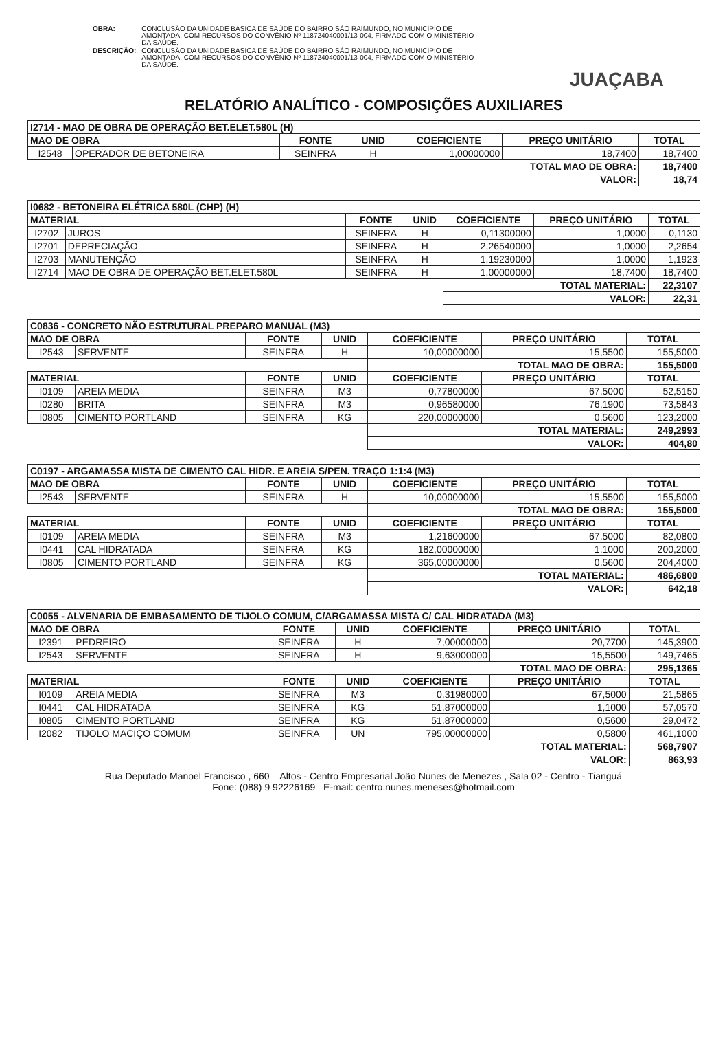JUAÇABA
| OBRA: | CONCLUSÃO DA UNIDADE BÁSICA DE SAÚDE DO BAIRRO SÃO RAIMUNDO, NO MUNICÍPIO DE AMONTADA, COM RECURSOS DO CONVÊNIO Nº 118724040001/13-004, FIRMADO COM O MINISTÉRIO DA SAÚDE. |
| DESCRIÇÃO: | CONCLUSÃO DA UNIDADE BÁSICA DE SAÚDE DO BAIRRO SÃO RAIMUNDO, NO MUNICÍPIO DE AMONTADA, COM RECURSOS DO CONVÊNIO Nº 118724040001/13-004, FIRMADO COM O MINISTÉRIO DA SAÚDE. |
RELATÓRIO ANALÍTICO - COMPOSIÇÕES AUXILIARES
| I2714 - MAO DE OBRA DE OPERAÇÃO BET.ELET.580L (H) | | | | | | |
| --- | --- | --- | --- | --- | --- | --- |
| MAO DE OBRA | | FONTE | UNID | COEFICIENTE | PREÇO UNITÁRIO | TOTAL |
| I2548 | OPERADOR DE BETONEIRA | SEINFRA | H | 1,00000000 | 18,7400 | 18,7400 |
| | | | | TOTAL MAO DE OBRA: | | 18,7400 |
| | | | | VALOR: | | 18,74 |
| I0682 - BETONEIRA ELÉTRICA 580L (CHP) (H) | | | | | | |
| --- | --- | --- | --- | --- | --- | --- |
| MATERIAL | | FONTE | UNID | COEFICIENTE | PREÇO UNITÁRIO | TOTAL |
| I2702 | JUROS | SEINFRA | H | 0,11300000 | 1,0000 | 0,1130 |
| I2701 | DEPRECIAÇÃO | SEINFRA | H | 2,26540000 | 1,0000 | 2,2654 |
| I2703 | MANUTENÇÃO | SEINFRA | H | 1,19230000 | 1,0000 | 1,1923 |
| I2714 | MAO DE OBRA DE OPERAÇÃO BET.ELET.580L | SEINFRA | H | 1,00000000 | 18,7400 | 18,7400 |
| | | | | TOTAL MATERIAL: | | 22,3107 |
| | | | | VALOR: | | 22,31 |
| C0836 - CONCRETO NÃO ESTRUTURAL PREPARO MANUAL (M3) | | | | | | |
| --- | --- | --- | --- | --- | --- | --- |
| MAO DE OBRA | | FONTE | UNID | COEFICIENTE | PREÇO UNITÁRIO | TOTAL |
| I2543 | SERVENTE | SEINFRA | H | 10,00000000 | 15,5500 | 155,5000 |
| | | | | TOTAL MAO DE OBRA: | | 155,5000 |
| MATERIAL | | FONTE | UNID | COEFICIENTE | PREÇO UNITÁRIO | TOTAL |
| I0109 | AREIA MEDIA | SEINFRA | M3 | 0,77800000 | 67,5000 | 52,5150 |
| I0280 | BRITA | SEINFRA | M3 | 0,96580000 | 76,1900 | 73,5843 |
| I0805 | CIMENTO PORTLAND | SEINFRA | KG | 220,00000000 | 0,5600 | 123,2000 |
| | | | | TOTAL MATERIAL: | | 249,2993 |
| | | | | VALOR: | | 404,80 |
| C0197 - ARGAMASSA MISTA DE CIMENTO CAL HIDR. E AREIA S/PEN. TRAÇO 1:1:4 (M3) | | | | | | |
| --- | --- | --- | --- | --- | --- | --- |
| MAO DE OBRA | | FONTE | UNID | COEFICIENTE | PREÇO UNITÁRIO | TOTAL |
| I2543 | SERVENTE | SEINFRA | H | 10,00000000 | 15,5500 | 155,5000 |
| | | | | TOTAL MAO DE OBRA: | | 155,5000 |
| MATERIAL | | FONTE | UNID | COEFICIENTE | PREÇO UNITÁRIO | TOTAL |
| I0109 | AREIA MEDIA | SEINFRA | M3 | 1,21600000 | 67,5000 | 82,0800 |
| I0441 | CAL HIDRATADA | SEINFRA | KG | 182,00000000 | 1,1000 | 200,2000 |
| I0805 | CIMENTO PORTLAND | SEINFRA | KG | 365,00000000 | 0,5600 | 204,4000 |
| | | | | TOTAL MATERIAL: | | 486,6800 |
| | | | | VALOR: | | 642,18 |
| C0055 - ALVENARIA DE EMBASAMENTO DE TIJOLO COMUM, C/ARGAMASSA MISTA C/ CAL HIDRATADA (M3) | | | | | | |
| --- | --- | --- | --- | --- | --- | --- |
| MAO DE OBRA | | FONTE | UNID | COEFICIENTE | PREÇO UNITÁRIO | TOTAL |
| I2391 | PEDREIRO | SEINFRA | H | 7,00000000 | 20,7700 | 145,3900 |
| I2543 | SERVENTE | SEINFRA | H | 9,63000000 | 15,5500 | 149,7465 |
| | | | | TOTAL MAO DE OBRA: | | 295,1365 |
| MATERIAL | | FONTE | UNID | COEFICIENTE | PREÇO UNITÁRIO | TOTAL |
| I0109 | AREIA MEDIA | SEINFRA | M3 | 0,31980000 | 67,5000 | 21,5865 |
| I0441 | CAL HIDRATADA | SEINFRA | KG | 51,87000000 | 1,1000 | 57,0570 |
| I0805 | CIMENTO PORTLAND | SEINFRA | KG | 51,87000000 | 0,5600 | 29,0472 |
| I2082 | TIJOLO MACIÇO COMUM | SEINFRA | UN | 795,00000000 | 0,5800 | 461,1000 |
| | | | | TOTAL MATERIAL: | | 568,7907 |
| | | | | VALOR: | | 863,93 |
Rua Deputado Manoel Francisco , 660 – Altos - Centro Empresarial João Nunes de Menezes , Sala 02 - Centro - Tianguá
Fone: (088) 9 92226169 E-mail: centro.nunes.meneses@hotmail.com